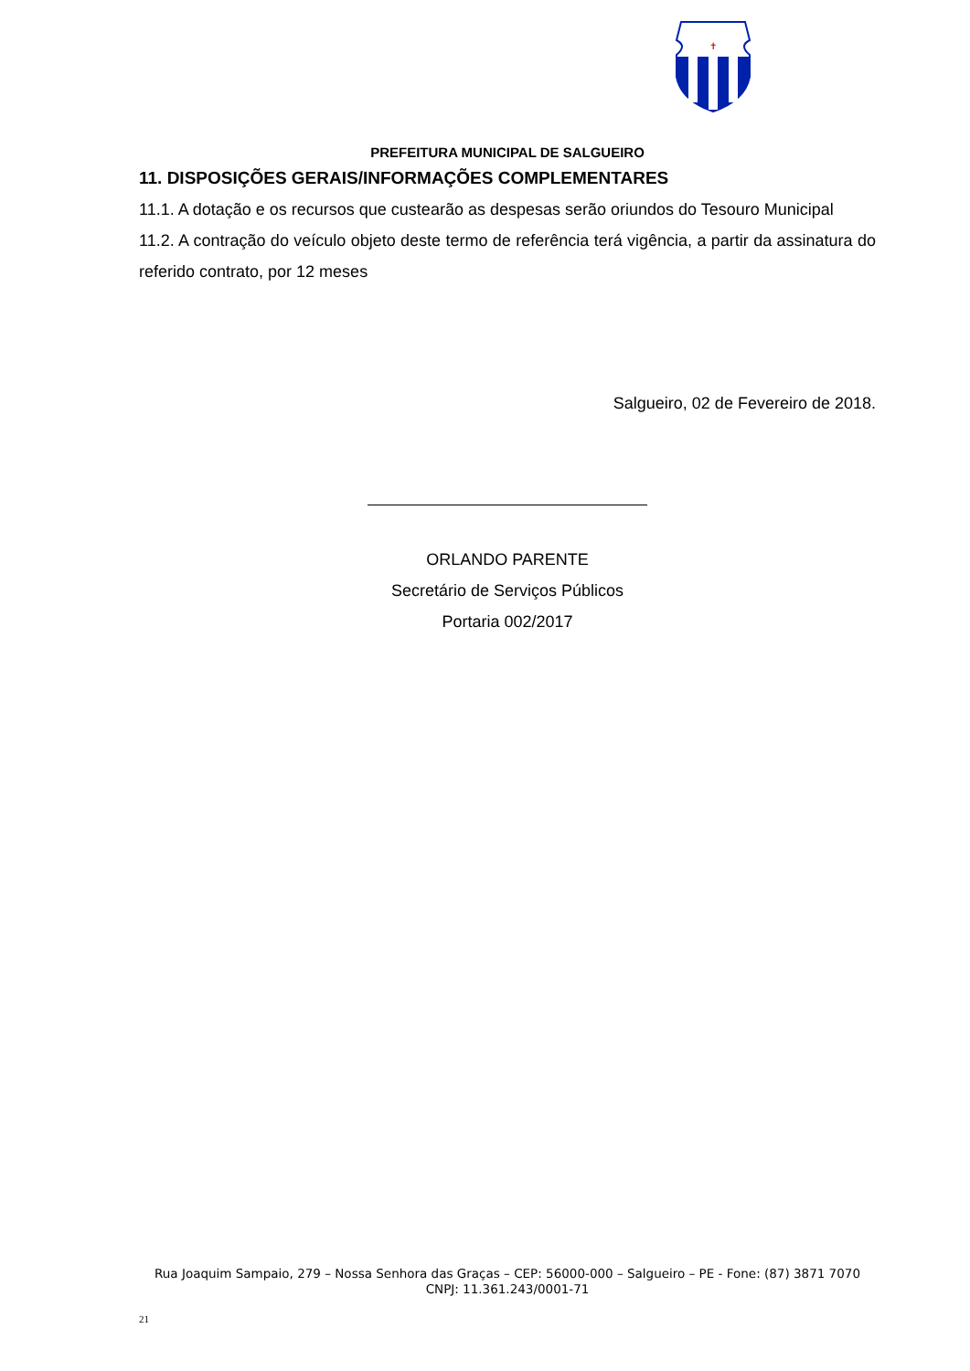✝
PREFEITURA MUNICIPAL DE SALGUEIRO
11. DISPOSIÇÕES GERAIS/INFORMAÇÕES COMPLEMENTARES
11.1. A dotação e os recursos que custearão as despesas serão oriundos do Tesouro Municipal
11.2. A contração do veículo objeto deste termo de referência terá vigência, a partir da assinatura do referido contrato, por 12 meses
Salgueiro, 02 de Fevereiro de 2018.
ORLANDO PARENTE
Secretário de Serviços Públicos
Portaria 002/2017
Rua Joaquim Sampaio, 279 – Nossa Senhora das Graças – CEP: 56000-000 – Salgueiro – PE - Fone: (87) 3871 7070
CNPJ: 11.361.243/0001-71
21